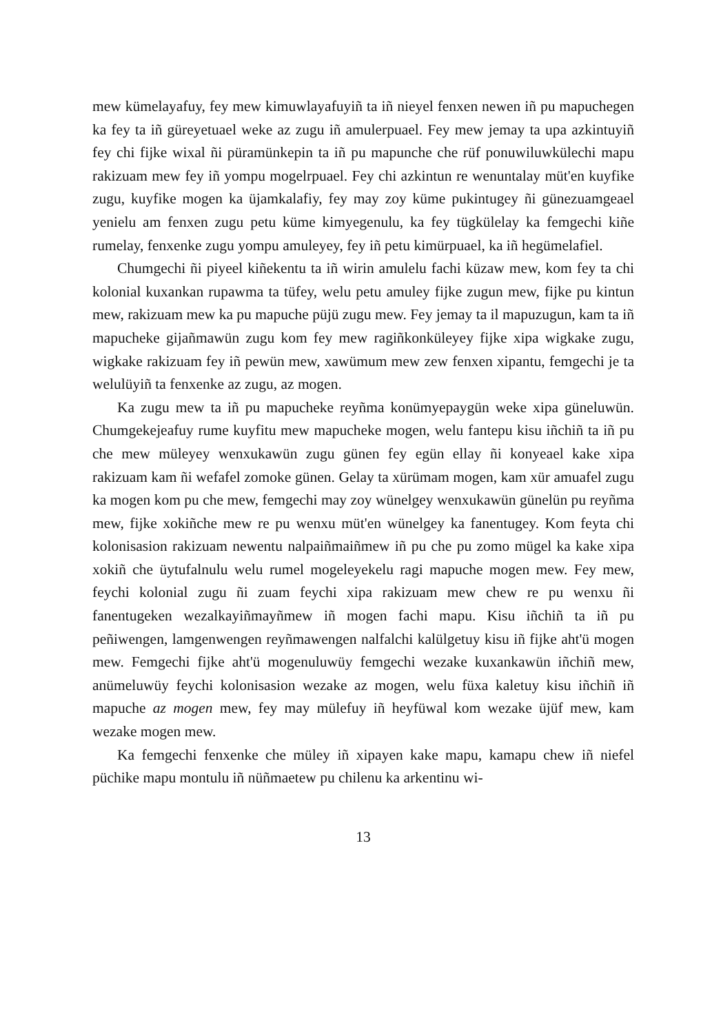mew kümelayafuy, fey mew kimuwlayafuyiñ ta iñ nieyel fenxen newen iñ pu mapuchegen ka fey ta iñ güreyetuael weke az zugu iñ amulerpuael. Fey mew jemay ta upa azkintuyiñ fey chi fijke wixal ñi püramünkepin ta iñ pu mapunche che rüf ponuwiluwkülechi mapu rakizuam mew fey iñ yompu mogelrpuael. Fey chi azkintun re wenuntalay müt'en kuyfike zugu, kuyfike mogen ka üjamkalafiy, fey may zoy küme pukintugey ñi günezuamgeael yenielu am fenxen zugu petu küme kimyegenulu, ka fey tügkülelay ka femgechi kiñe rumelay, fenxenke zugu yompu amuleyey, fey iñ petu kimürpuael, ka iñ hegümelafiel.
Chumgechi ñi piyeel kiñekentu ta iñ wirin amulelu fachi küzaw mew, kom fey ta chi kolonial kuxankan rupawma ta tüfey, welu petu amuley fijke zugun mew, fijke pu kintun mew, rakizuam mew ka pu mapuche püjü zugu mew. Fey jemay ta il mapuzugun, kam ta iñ mapucheke gijañmawün zugu kom fey mew ragiñkonküleyey fijke xipa wigkake zugu, wigkake rakizuam fey iñ pewün mew, xawümum mew zew fenxen xipantu, femgechi je ta welulüyiñ ta fenxenke az zugu, az mogen.
Ka zugu mew ta iñ pu mapucheke reyñma konümyepaygün weke xipa güneluwün. Chumgekejeafuy rume kuyfitu mew mapucheke mogen, welu fantepu kisu iñchiñ ta iñ pu che mew müleyey wenxukawün zugu günen fey egün ellay ñi konyeael kake xipa rakizuam kam ñi wefafel zomoke günen. Gelay ta xürümam mogen, kam xür amuafel zugu ka mogen kom pu che mew, femgechi may zoy wünelgey wenxukawün günelün pu reyñma mew, fijke xokiñche mew re pu wenxu müt'en wünelgey ka fanentugey. Kom feyta chi kolonisasion rakizuam newentu nalpaiñmaiñmew iñ pu che pu zomo mügel ka kake xipa xokiñ che üytufalnulu welu rumel mogeleyekelu ragi mapuche mogen mew. Fey mew, feychi kolonial zugu ñi zuam feychi xipa rakizuam mew chew re pu wenxu ñi fanentugeken wezalkayiñmayñmew iñ mogen fachi mapu. Kisu iñchiñ ta iñ pu peñiwengen, lamgenwengen reyñmawengen nalfalchi kalülgetuy kisu iñ fijke aht'ü mogen mew. Femgechi fijke aht'ü mogenuluwüy femgechi wezake kuxankawün iñchiñ mew, anümeluwüy feychi kolonisasion wezake az mogen, welu füxa kaletuy kisu iñchiñ iñ mapuche az mogen mew, fey may mülefuy iñ heyfüwal kom wezake üjüf mew, kam wezake mogen mew.
Ka femgechi fenxenke che müley iñ xipayen kake mapu, kamapu chew iñ niefel püchike mapu montulu iñ nüñmaetew pu chilenu ka arkentinu wi-
13